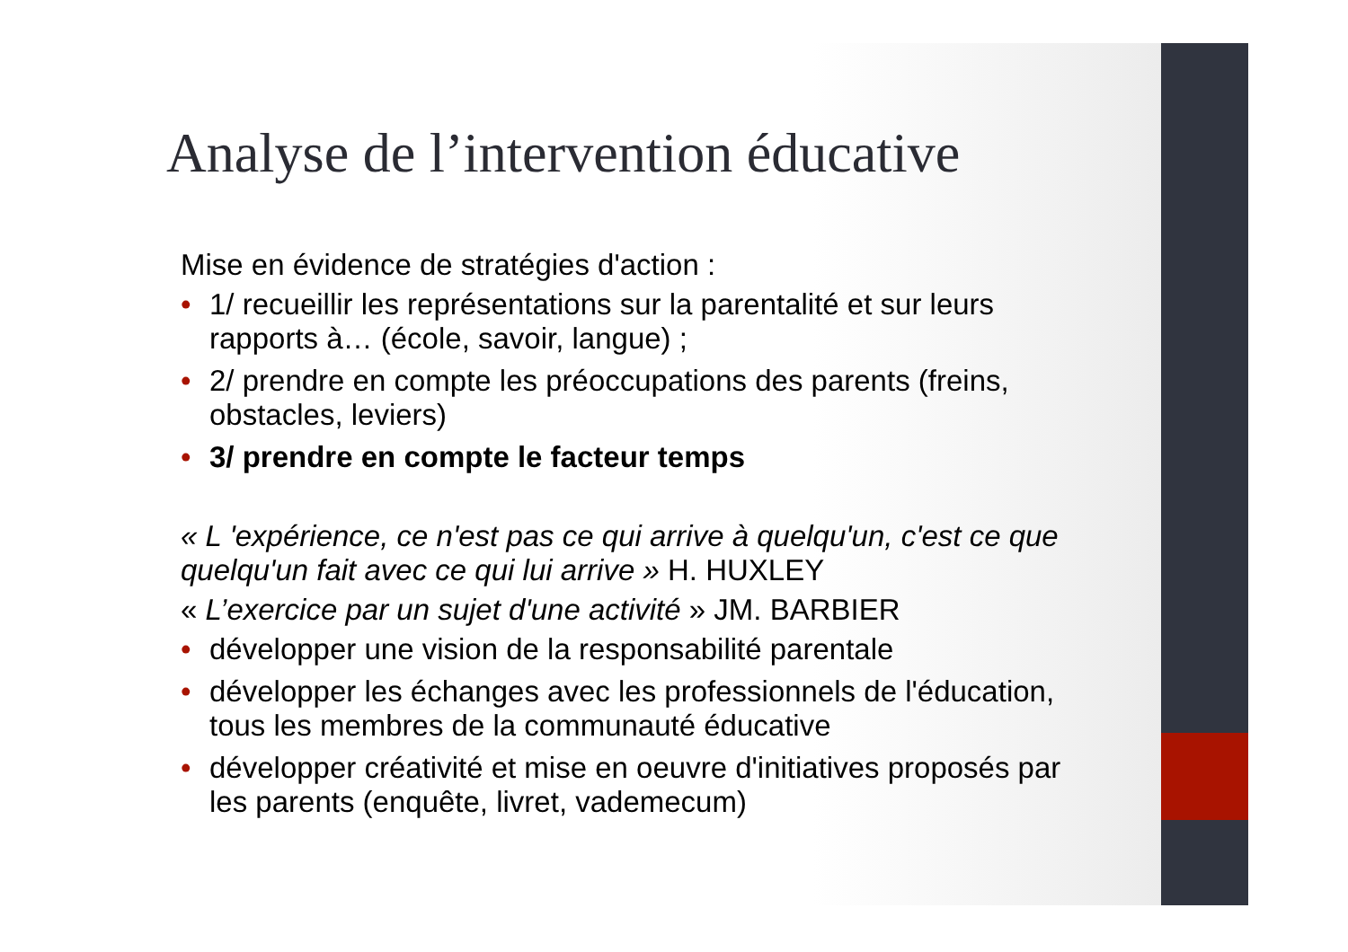Analyse de l’intervention éducative
Mise en évidence de stratégies d'action :
• 1/ recueillir les représentations sur la parentalité et sur leurs rapports à… (école, savoir, langue) ;
• 2/ prendre en compte les préoccupations des parents (freins, obstacles, leviers)
• 3/ prendre en compte le facteur temps
« L 'expérience, ce n'est pas ce qui arrive à quelqu'un, c'est ce que quelqu'un fait avec ce qui lui arrive » H. HUXLEY
« L’exercice par un sujet d'une activité » JM. BARBIER
• développer une vision de la responsabilité parentale
• développer les échanges avec les professionnels de l'éducation, tous les membres de la communauté éducative
• développer créativité et mise en oeuvre d'initiatives proposés par les parents (enquête, livret, vademecum)